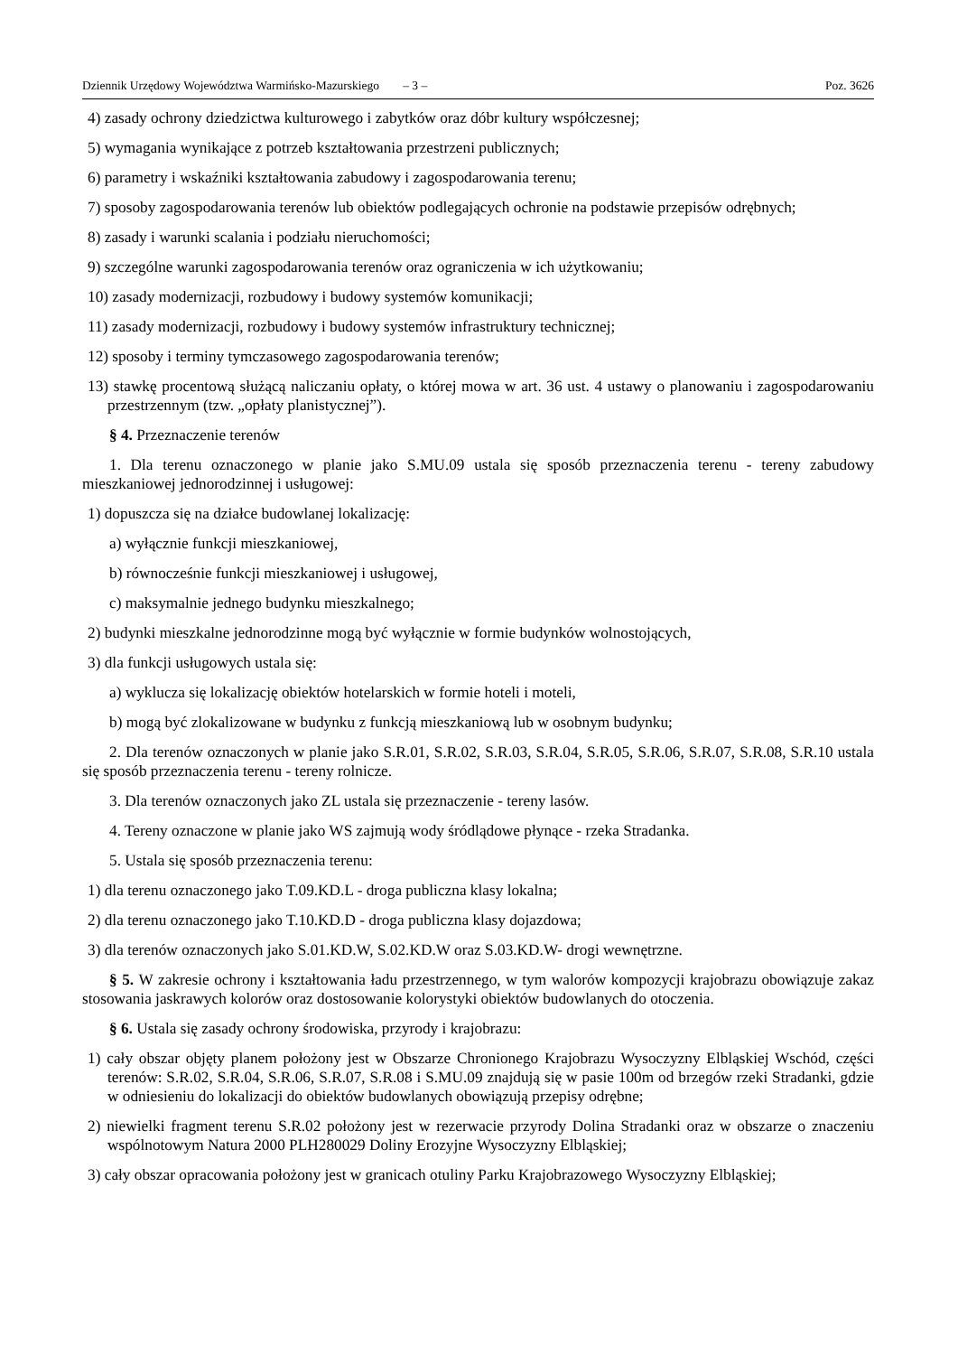Dziennik Urzędowy Województwa Warmińsko-Mazurskiego – 3 – Poz. 3626
4) zasady ochrony dziedzictwa kulturowego i zabytków oraz dóbr kultury współczesnej;
5) wymagania wynikające z potrzeb kształtowania przestrzeni publicznych;
6) parametry i wskaźniki kształtowania zabudowy i zagospodarowania terenu;
7) sposoby zagospodarowania terenów lub obiektów podlegających ochronie na podstawie przepisów odrębnych;
8) zasady i warunki scalania i podziału nieruchomości;
9) szczególne warunki zagospodarowania terenów oraz ograniczenia w ich użytkowaniu;
10) zasady modernizacji, rozbudowy i budowy systemów komunikacji;
11) zasady modernizacji, rozbudowy i budowy systemów infrastruktury technicznej;
12) sposoby i terminy tymczasowego zagospodarowania terenów;
13) stawkę procentową służącą naliczaniu opłaty, o której mowa w art. 36 ust. 4 ustawy o planowaniu i zagospodarowaniu przestrzennym (tzw. „opłaty planistycznej”).
§ 4. Przeznaczenie terenów
1. Dla terenu oznaczonego w planie jako S.MU.09 ustala się sposób przeznaczenia terenu - tereny zabudowy mieszkaniowej jednorodzinnej i usługowej:
1) dopuszcza się na działce budowlanej lokalizację:
a) wyłącznie funkcji mieszkaniowej,
b) równocześnie funkcji mieszkaniowej i usługowej,
c) maksymalnie jednego budynku mieszkalnego;
2) budynki mieszkalne jednorodzinne mogą być wyłącznie w formie budynków wolnostojących,
3) dla funkcji usługowych ustala się:
a) wyklucza się lokalizację obiektów hotelarskich w formie hoteli i moteli,
b) mogą być zlokalizowane w budynku z funkcją mieszkaniową lub w osobnym budynku;
2. Dla terenów oznaczonych w planie jako S.R.01, S.R.02, S.R.03, S.R.04, S.R.05, S.R.06, S.R.07, S.R.08, S.R.10 ustala się sposób przeznaczenia terenu - tereny rolnicze.
3. Dla terenów oznaczonych jako ZL ustala się przeznaczenie - tereny lasów.
4. Tereny oznaczone w planie jako WS zajmują wody śródlądowe płynące - rzeka Stradanka.
5. Ustala się sposób przeznaczenia terenu:
1) dla terenu oznaczonego jako T.09.KD.L - droga publiczna klasy lokalna;
2) dla terenu oznaczonego jako T.10.KD.D - droga publiczna klasy dojazdowa;
3) dla terenów oznaczonych jako S.01.KD.W, S.02.KD.W oraz S.03.KD.W- drogi wewnętrzne.
§ 5. W zakresie ochrony i kształtowania ładu przestrzennego, w tym walorów kompozycji krajobrazu obowiązuje zakaz stosowania jaskrawych kolorów oraz dostosowanie kolorystyki obiektów budowlanych do otoczenia.
§ 6. Ustala się zasady ochrony środowiska, przyrody i krajobrazu:
1) cały obszar objęty planem położony jest w Obszarze Chronionego Krajobrazu Wysoczyzny Elbląskiej Wschód, części terenów: S.R.02, S.R.04, S.R.06, S.R.07, S.R.08 i S.MU.09 znajdują się w pasie 100m od brzegów rzeki Stradanki, gdzie w odniesieniu do lokalizacji do obiektów budowlanych obowiązują przepisy odrębne;
2) niewielki fragment terenu S.R.02 położony jest w rezerwacie przyrody Dolina Stradanki oraz w obszarze o znaczeniu wspólnotowym Natura 2000 PLH280029 Doliny Erozyjne Wysoczyzny Elbląskiej;
3) cały obszar opracowania położony jest w granicach otuliny Parku Krajobrazowego Wysoczyzny Elbląskiej;